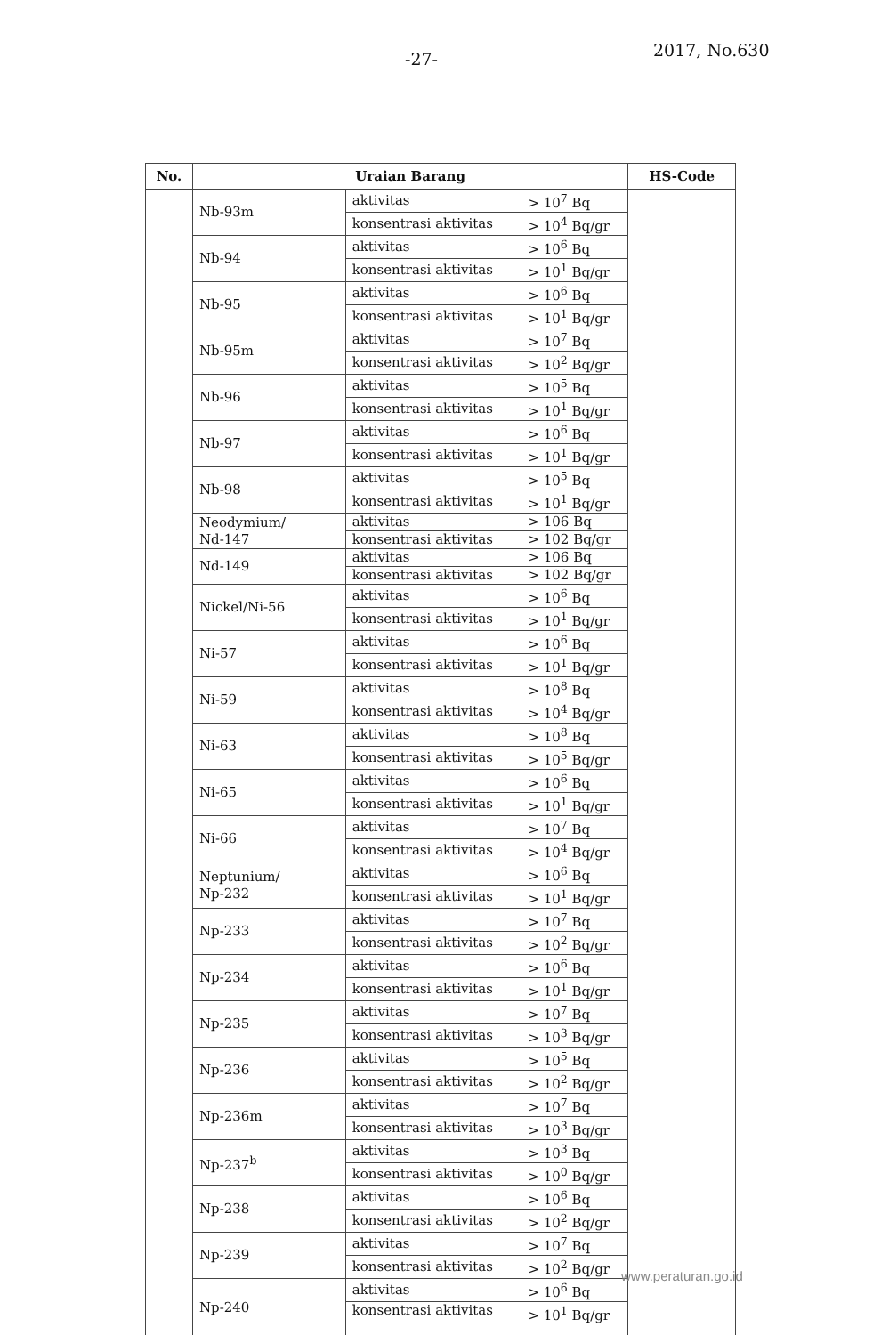-27- 2017, No.630
| No. | Uraian Barang | | | HS-Code |
| --- | --- | --- | --- | --- |
| | Nb-93m | aktivitas | > 10<sup>7</sup> Bq | |
| | | konsentrasi aktivitas | > 10<sup>4</sup> Bq/gr | |
| | Nb-94 | aktivitas | > 10<sup>6</sup> Bq | |
| | | konsentrasi aktivitas | > 10<sup>1</sup> Bq/gr | |
| | Nb-95 | aktivitas | > 10<sup>6</sup> Bq | |
| | | konsentrasi aktivitas | > 10<sup>1</sup> Bq/gr | |
| | Nb-95m | aktivitas | > 10<sup>7</sup> Bq | |
| | | konsentrasi aktivitas | > 10<sup>2</sup> Bq/gr | |
| | Nb-96 | aktivitas | > 10<sup>5</sup> Bq | |
| | | konsentrasi aktivitas | > 10<sup>1</sup> Bq/gr | |
| | Nb-97 | aktivitas | > 10<sup>6</sup> Bq | |
| | | konsentrasi aktivitas | > 10<sup>1</sup> Bq/gr | |
| | Nb-98 | aktivitas | > 10<sup>5</sup> Bq | |
| | | konsentrasi aktivitas | > 10<sup>1</sup> Bq/gr | |
| | Neodymium/ Nd-147 | aktivitas | > 106 Bq | |
| | | konsentrasi aktivitas | > 102 Bq/gr | |
| | Nd-149 | aktivitas | > 106 Bq | |
| | | konsentrasi aktivitas | > 102 Bq/gr | |
| | Nickel/Ni-56 | aktivitas | > 10<sup>6</sup> Bq | |
| | | konsentrasi aktivitas | > 10<sup>1</sup> Bq/gr | |
| | Ni-57 | aktivitas | > 10<sup>6</sup> Bq | |
| | | konsentrasi aktivitas | > 10<sup>1</sup> Bq/gr | |
| | Ni-59 | aktivitas | > 10<sup>8</sup> Bq | |
| | | konsentrasi aktivitas | > 10<sup>4</sup> Bq/gr | |
| | Ni-63 | aktivitas | > 10<sup>8</sup> Bq | |
| | | konsentrasi aktivitas | > 10<sup>5</sup> Bq/gr | |
| | Ni-65 | aktivitas | > 10<sup>6</sup> Bq | |
| | | konsentrasi aktivitas | > 10<sup>1</sup> Bq/gr | |
| | Ni-66 | aktivitas | > 10<sup>7</sup> Bq | |
| | | konsentrasi aktivitas | > 10<sup>4</sup> Bq/gr | |
| | Neptunium/ Np-232 | aktivitas | > 10<sup>6</sup> Bq | |
| | | konsentrasi aktivitas | > 10<sup>1</sup> Bq/gr | |
| | Np-233 | aktivitas | > 10<sup>7</sup> Bq | |
| | | konsentrasi aktivitas | > 10<sup>2</sup> Bq/gr | |
| | Np-234 | aktivitas | > 10<sup>6</sup> Bq | |
| | | konsentrasi aktivitas | > 10<sup>1</sup> Bq/gr | |
| | Np-235 | aktivitas | > 10<sup>7</sup> Bq | |
| | | konsentrasi aktivitas | > 10<sup>3</sup> Bq/gr | |
| | Np-236 | aktivitas | > 10<sup>5</sup> Bq | |
| | | konsentrasi aktivitas | > 10<sup>2</sup> Bq/gr | |
| | Np-236m | aktivitas | > 10<sup>7</sup> Bq | |
| | | konsentrasi aktivitas | > 10<sup>3</sup> Bq/gr | |
| | Np-237<sup>b</sup> | aktivitas | > 10<sup>3</sup> Bq | |
| | | konsentrasi aktivitas | > 10<sup>0</sup> Bq/gr | |
| | Np-238 | aktivitas | > 10<sup>6</sup> Bq | |
| | | konsentrasi aktivitas | > 10<sup>2</sup> Bq/gr | |
| | Np-239 | aktivitas | > 10<sup>7</sup> Bq | |
| | | konsentrasi aktivitas | > 10<sup>2</sup> Bq/gr | |
| | Np-240 | aktivitas | > 10<sup>6</sup> Bq | |
| | | konsentrasi aktivitas | > 10<sup>1</sup> Bq/gr | |
www.peraturan.go.id